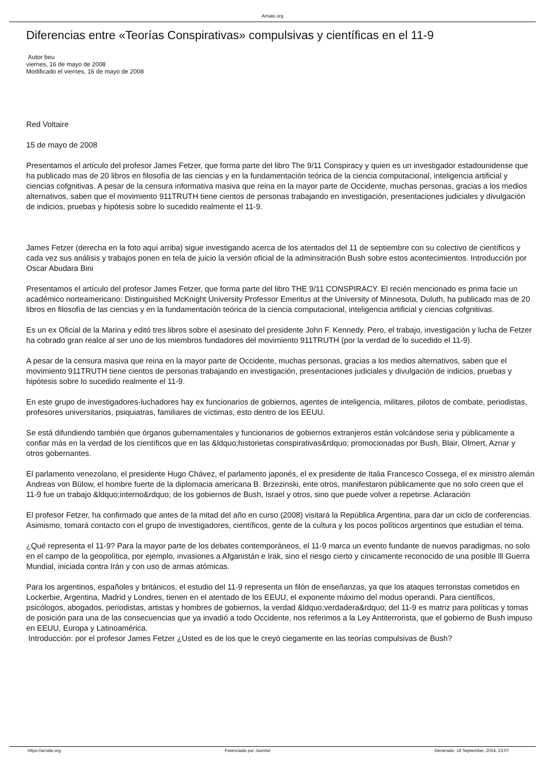Arriate.org
Diferencias entre «Teorías Conspirativas» compulsivas y científicas en el 11-9
Autor beu
viernes, 16 de mayo de 2008
Modificado el viernes, 16 de mayo de 2008
Red Voltaire
15 de mayo de 2008
Presentamos el artículo del profesor James Fetzer, que forma parte del libro The 9/11 Conspiracy y quien es un investigador estadounidense que ha publicado mas de 20 libros en filosofía de las ciencias y en la fundamentación teórica de la ciencia computacional, inteligencia artificial y ciencias cofgnitivas. A pesar de la censura informativa masiva que reina en la mayor parte de Occidente, muchas personas, gracias a los medios alternativos, saben que el movimiento 911TRUTH tiene cientos de personas trabajando en investigación, presentaciones judiciales y divulgación de indicios, pruebas y hipótesis sobre lo sucedido realmente el 11-9.
James Fetzer (derecha en la foto aquí arriba) sigue investigando acerca de los atentados del 11 de septiembre con su colectivo de científicos y cada vez sus análisis y trabajos ponen en tela de juicio la versión oficial de la adminsitración Bush sobre estos acontecimientos. Introducción por Oscar Abudara Bini
Presentamos el artículo del profesor James Fetzer, que forma parte del libro THE 9/11 CONSPIRACY. El recién mencionado es prima facie un académico norteamericano: Distinguished McKnight University Professor Emeritus at the University of Minnesota, Duluth, ha publicado mas de 20 libros en filosofía de las ciencias y en la fundamentación teórica de la ciencia computacional, inteligencia artificial y ciencias cofgnitivas.
Es un ex Oficial de la Marina y editó tres libros sobre el asesinato del presidente John F. Kennedy. Pero, el trabajo, investigación y lucha de Fetzer ha cobrado gran realce al ser uno de los miembros fundadores del movimiento 911TRUTH (por la verdad de lo sucedido el 11-9).
A pesar de la censura masiva que reina en la mayor parte de Occidente, muchas personas, gracias a los medios alternativos, saben que el movimiento 911TRUTH tiene cientos de personas trabajando en investigación, presentaciones judiciales y divulgación de indicios, pruebas y hipótesis sobre lo sucedido realmente el 11-9.
En este grupo de investigadores-luchadores hay ex funcionarios de gobiernos, agentes de inteligencia, militares, pilotos de combate, periodistas, profesores universitarios, psiquiatras, familiares de víctimas, esto dentro de los EEUU.
Se está difundiendo también que órganos gubernamentales y funcionarios de gobiernos extranjeros están volcándose seria y públicamente a confiar más en la verdad de los científicos que en las &ldquo;historietas conspirativas&rdquo; promocionadas por Bush, Blair, Olmert, Aznar y otros gobernantes.
El parlamento venezolano, el presidente Hugo Chávez, el parlamento japonés, el ex presidente de Italia Francesco Cossega, el ex ministro alemán Andreas von Bülow, el hombre fuerte de la diplomacia americana B. Brzezinski, ente otros, manifestaron públicamente que no solo creen que el 11-9 fue un trabajo &ldquo;interno&rdquo; de los gobiernos de Bush, Israel y otros, sino que puede volver a repetirse. Aclaración
El profesor Fetzer, ha confirmado que antes de la mitad del año en curso (2008) visitará la República Argentina, para dar un ciclo de conferencias. Asimismo, tomará contacto con el grupo de investigadores, científicos, gente de la cultura y los pocos políticos argentinos que estudian el tema.
¿Qué representa el 11-9? Para la mayor parte de los debates contemporáneos, el 11-9 marca un evento fundante de nuevos paradigmas, no solo en el campo de la geopolítica, por ejemplo, invasiones a Afganistán e Irak, sino el riesgo cierto y cínicamente reconocido de una posible lll Guerra Mundial, iniciada contra Irán y con uso de armas atómicas.
Para los argentinos, españoles y británicos, el estudio del 11-9 representa un filón de enseñanzas, ya que los ataques terroristas cometidos en Lockerbie, Argentina, Madrid y Londres, tienen en el atentado de los EEUU, el exponente máximo del modus operandi. Para científicos, psicólogos, abogados, periodistas, artistas y hombres de gobiernos, la verdad &ldquo;verdadera&rdquo; del 11-9 es matriz para políticas y tomas de posición para una de las consecuencias que ya invadió a todo Occidente, nos referimos a la Ley Antiterrorista, que el gobierno de Bush impuso en EEUU, Europa y Latinoamérica.
Introducción: por el profesor James Fetzer ¿Usted es de los que le creyó ciegamente en las teorías compulsivas de Bush?
https://arriate.org Potenciado por Joomla! Generado: 18 September, 2024, 23:07